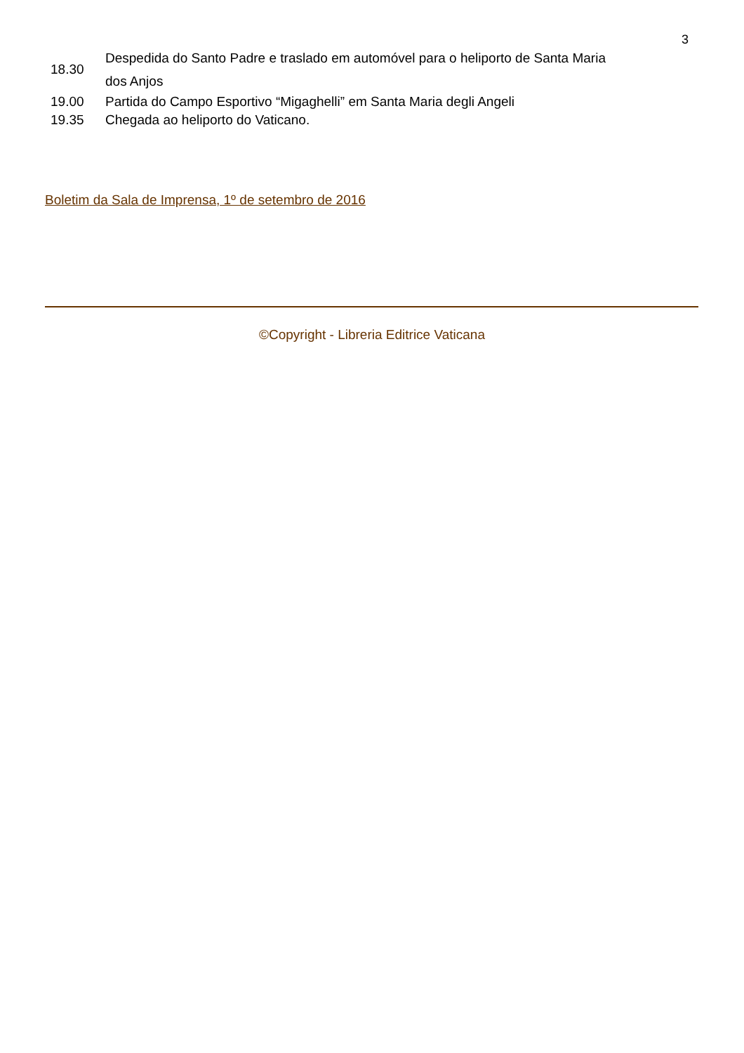3
| 18.30 | Despedida do Santo Padre e traslado em automóvel para o heliporto de Santa Maria dos Anjos |
| 19.00 | Partida do Campo Esportivo “Migaghelli” em Santa Maria degli Angeli |
| 19.35 | Chegada ao heliporto do Vaticano. |
Boletim da Sala de Imprensa, 1º de setembro de 2016
©Copyright - Libreria Editrice Vaticana